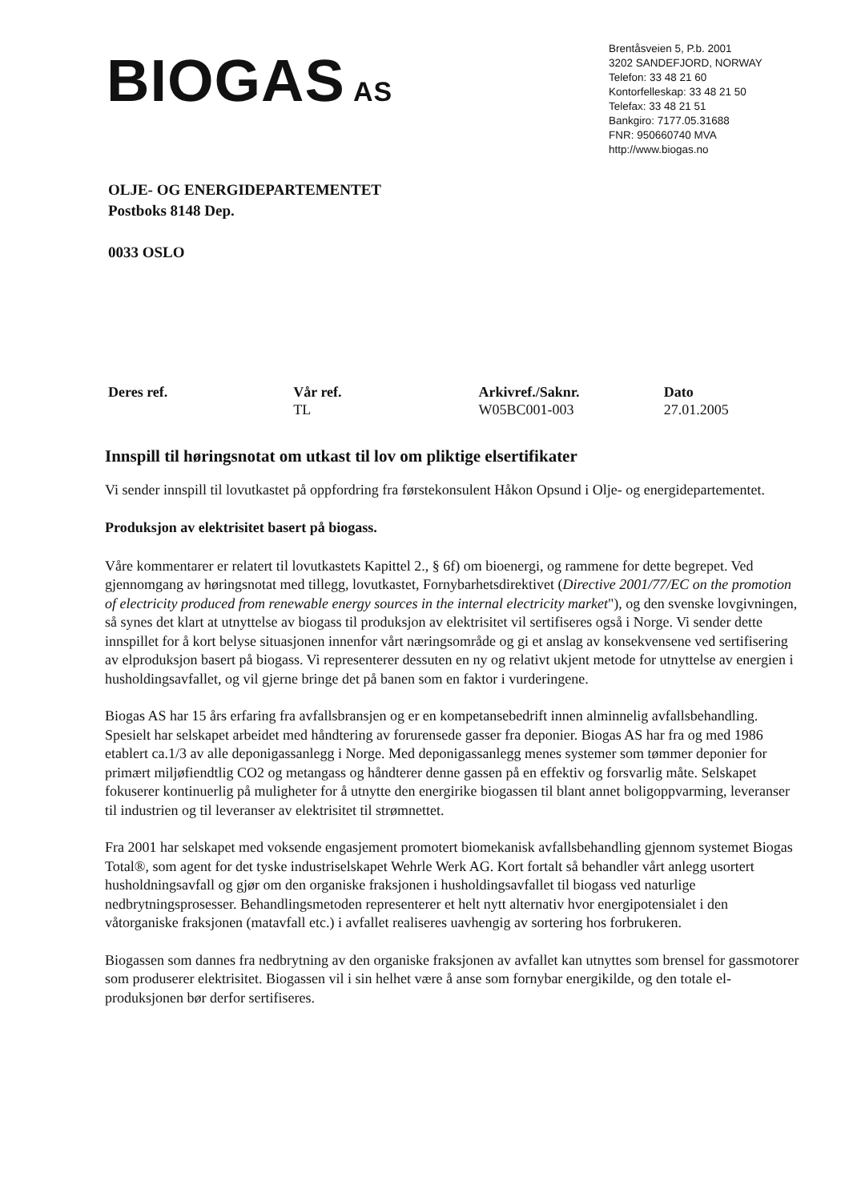BIOGAS AS
Brentåsveien 5, P.b. 2001
3202 SANDEFJORD, NORWAY
Telefon: 33 48 21 60
Kontorfelleskap: 33 48 21 50
Telefax: 33 48 21 51
Bankgiro: 7177.05.31688
FNR: 950660740 MVA
http://www.biogas.no
OLJE- OG ENERGIDEPARTEMENTET
Postboks 8148 Dep.
0033 OSLO
Deres ref. Vår ref.
TL
Arkivref./Saknr.
W05BC001-003
Dato
27.01.2005
Innspill til høringsnotat om utkast til lov om pliktige elsertifikater
Vi sender innspill til lovutkastet på oppfordring fra førstekonsulent Håkon Opsund i Olje- og energidepartementet.
Produksjon av elektrisitet basert på biogass.
Våre kommentarer er relatert til lovutkastets Kapittel 2., § 6f) om bioenergi, og rammene for dette begrepet. Ved gjennomgang av høringsnotat med tillegg, lovutkastet, Fornybarhetsdirektivet (Directive 2001/77/EC on the promotion of electricity produced from renewable energy sources in the internal electricity market"), og den svenske lovgivningen, så synes det klart at utnyttelse av biogass til produksjon av elektrisitet vil sertifiseres også i Norge. Vi sender dette innspillet for å kort belyse situasjonen innenfor vårt næringsområde og gi et anslag av konsekvensene ved sertifisering av elproduksjon basert på biogass. Vi representerer dessuten en ny og relativt ukjent metode for utnyttelse av energien i husholdingsavfallet, og vil gjerne bringe det på banen som en faktor i vurderingene.
Biogas AS har 15 års erfaring fra avfallsbransjen og er en kompetansebedrift innen alminnelig avfallsbehandling. Spesielt har selskapet arbeidet med håndtering av forurensede gasser fra deponier. Biogas AS har fra og med 1986 etablert ca.1/3 av alle deponigassanlegg i Norge. Med deponigassanlegg menes systemer som tømmer deponier for primært miljøfiendtlig CO2 og metangass og håndterer denne gassen på en effektiv og forsvarlig måte. Selskapet fokuserer kontinuerlig på muligheter for å utnytte den energirike biogassen til blant annet boligoppvarming, leveranser til industrien og til leveranser av elektrisitet til strømnettet.
Fra 2001 har selskapet med voksende engasjement promotert biomekanisk avfallsbehandling gjennom systemet Biogas Total®, som agent for det tyske industriselskapet Wehrle Werk AG. Kort fortalt så behandler vårt anlegg usortert husholdningsavfall og gjør om den organiske fraksjonen i husholdingsavfallet til biogass ved naturlige nedbrytningsprosesser. Behandlingsmetoden representerer et helt nytt alternativ hvor energipotensialet i den våtorganiske fraksjonen (matavfall etc.) i avfallet realiseres uavhengig av sortering hos forbrukeren.
Biogassen som dannes fra nedbrytning av den organiske fraksjonen av avfallet kan utnyttes som brensel for gassmotorer som produserer elektrisitet. Biogassen vil i sin helhet være å anse som fornybar energikilde, og den totale el-produksjonen bør derfor sertifiseres.